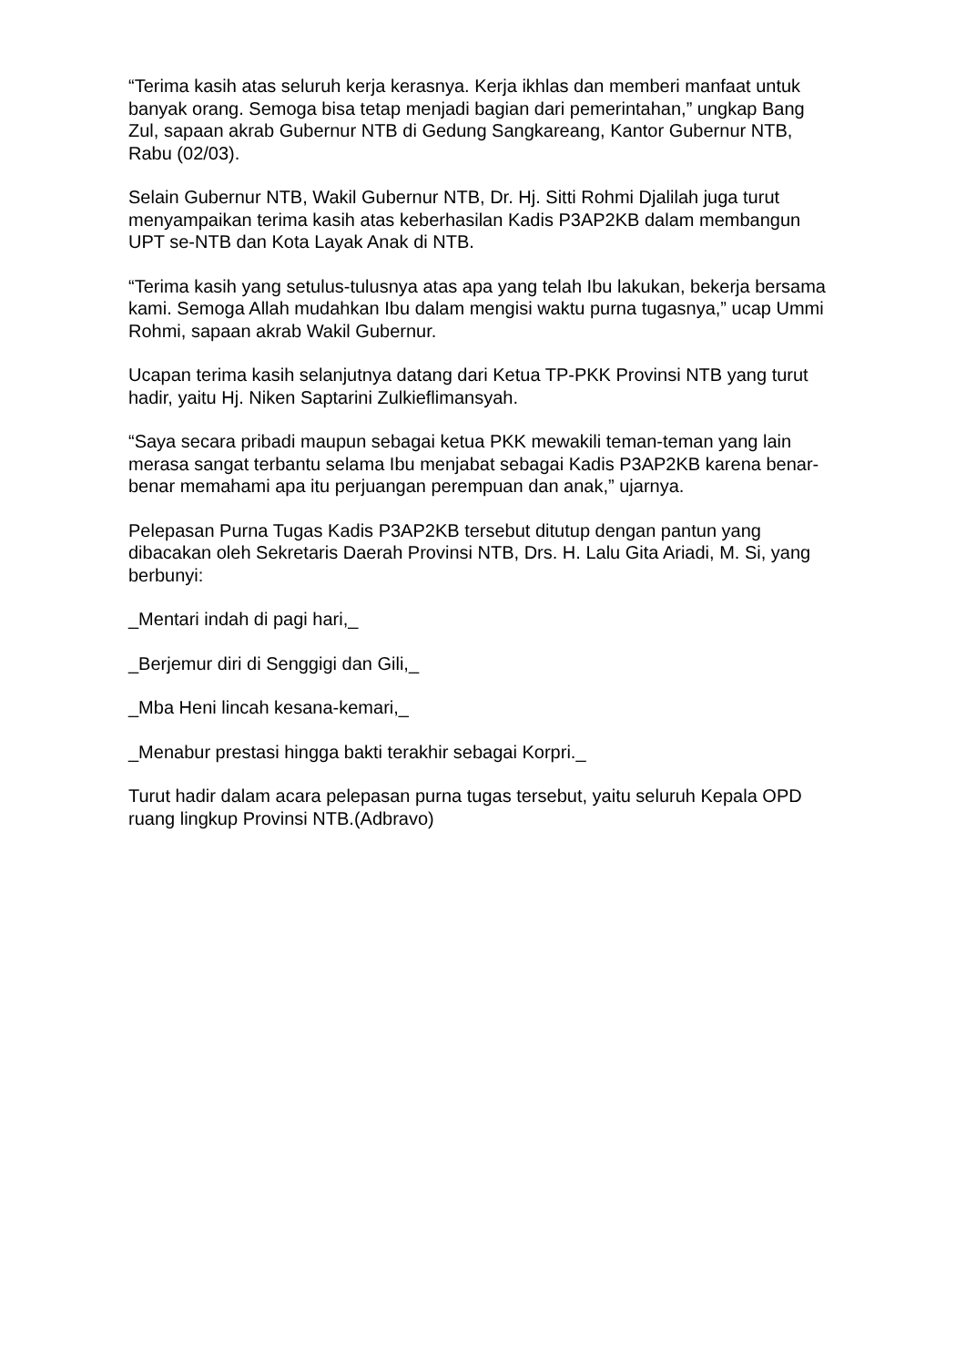“Terima kasih atas seluruh kerja kerasnya. Kerja ikhlas dan memberi manfaat untuk banyak orang. Semoga bisa tetap menjadi bagian dari pemerintahan,” ungkap Bang Zul, sapaan akrab Gubernur NTB di Gedung Sangkareang, Kantor Gubernur NTB, Rabu (02/03).
Selain Gubernur NTB, Wakil Gubernur NTB, Dr. Hj. Sitti Rohmi Djalilah juga turut menyampaikan terima kasih atas keberhasilan Kadis P3AP2KB dalam membangun UPT se-NTB dan Kota Layak Anak di NTB.
“Terima kasih yang setulus-tulusnya atas apa yang telah Ibu lakukan, bekerja bersama kami. Semoga Allah mudahkan Ibu dalam mengisi waktu purna tugasnya,” ucap Ummi Rohmi, sapaan akrab Wakil Gubernur.
Ucapan terima kasih selanjutnya datang dari Ketua TP-PKK Provinsi NTB yang turut hadir, yaitu Hj. Niken Saptarini Zulkieflimansyah.
“Saya secara pribadi maupun sebagai ketua PKK mewakili teman-teman yang lain merasa sangat terbantu selama Ibu menjabat sebagai Kadis P3AP2KB karena benar-benar memahami apa itu perjuangan perempuan dan anak,” ujarnya.
Pelepasan Purna Tugas Kadis P3AP2KB tersebut ditutup dengan pantun yang dibacakan oleh Sekretaris Daerah Provinsi NTB, Drs. H. Lalu Gita Ariadi, M. Si, yang berbunyi:
_Mentari indah di pagi hari,_
_Berjemur diri di Senggigi dan Gili,_
_Mba Heni lincah kesana-kemari,_
_Menabur prestasi hingga bakti terakhir sebagai Korpri._
Turut hadir dalam acara pelepasan purna tugas tersebut, yaitu seluruh Kepala OPD ruang lingkup Provinsi NTB.(Adbravo)